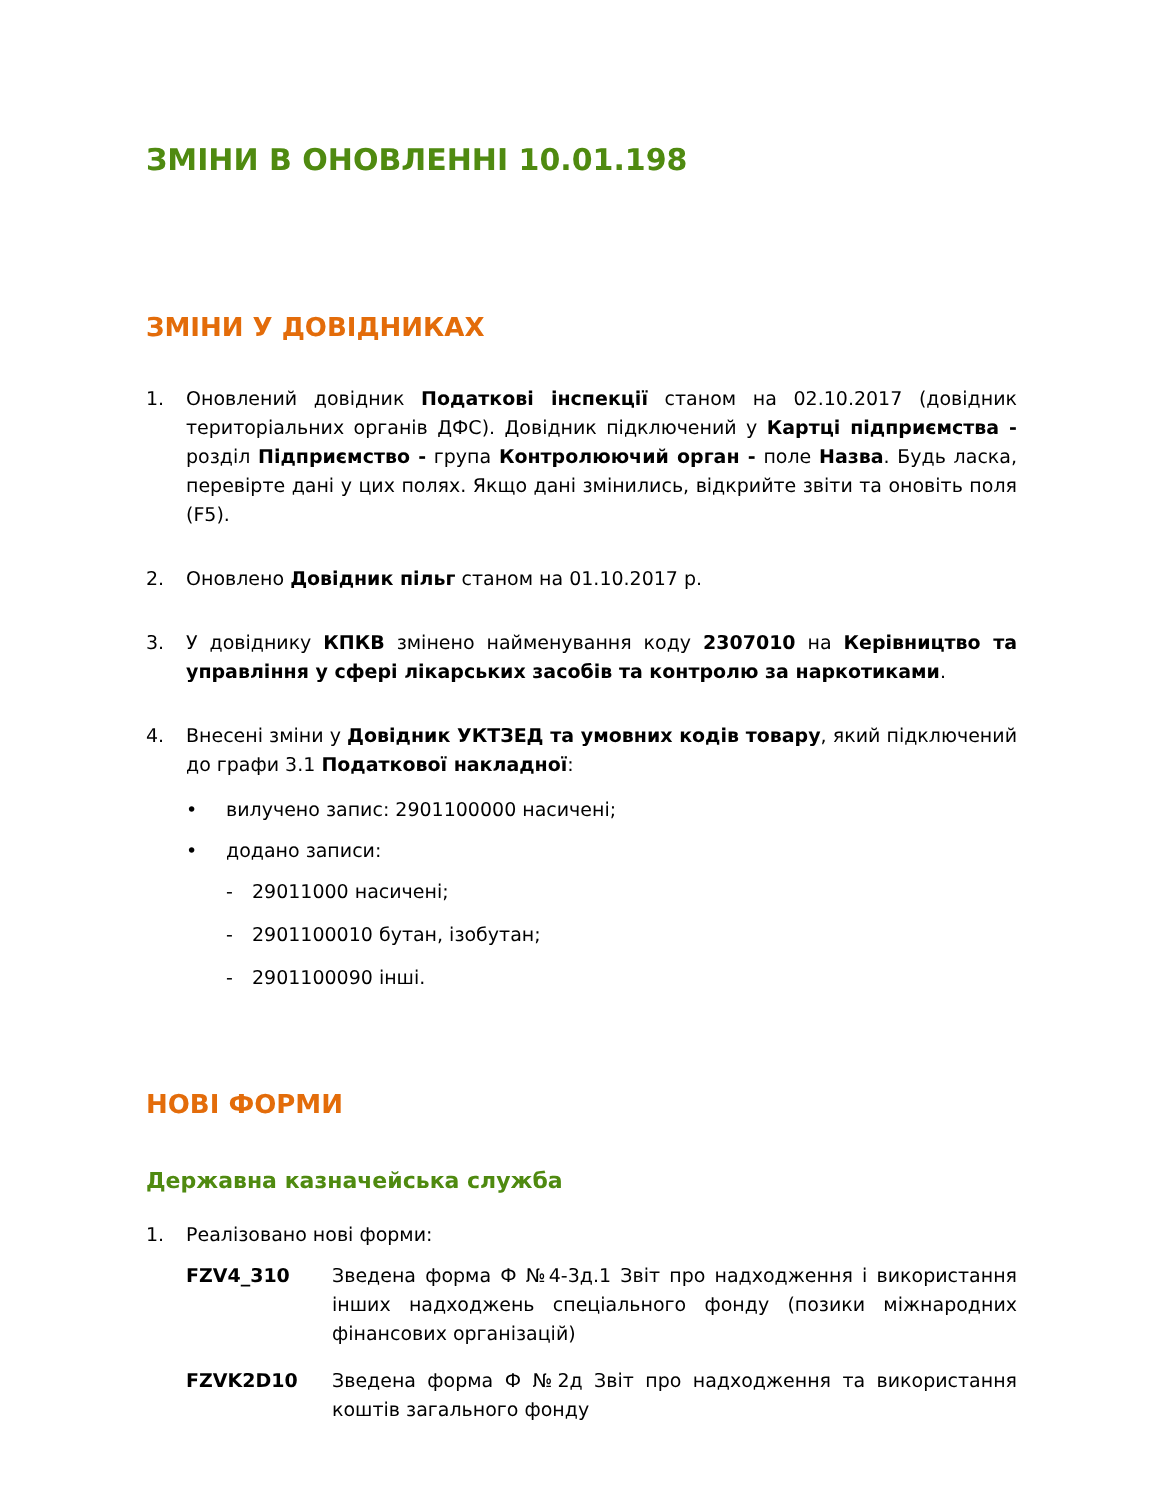ЗМІНИ В ОНОВЛЕННІ 10.01.198
ЗМІНИ У ДОВІДНИКАХ
1. Оновлений довідник Податкові інспекції станом на 02.10.2017 (довідник територіальних органів ДФС). Довідник підключений у Картці підприємства - розділ Підприємство - група Контролюючий орган - поле Назва. Будь ласка, перевірте дані у цих полях. Якщо дані змінились, відкрийте звіти та оновіть поля (F5).
2. Оновлено Довідник пільг станом на 01.10.2017 р.
3. У довіднику КПКВ змінено найменування коду 2307010 на Керівництво та управління у сфері лікарських засобів та контролю за наркотиками.
4. Внесені зміни у Довідник УКТЗЕД та умовних кодів товару, який підключений до графи 3.1 Податкової накладної:
• вилучено запис: 2901100000 насичені;
• додано записи:
- 29011000 насичені;
- 2901100010 бутан, ізобутан;
- 2901100090 інші.
НОВІ ФОРМИ
Державна казначейська служба
1. Реалізовано нові форми:
FZV4_310 Зведена форма Ф №4-3д.1 Звіт про надходження і використання інших надходжень спеціального фонду (позики міжнародних фінансових організацій)
FZVK2D10 Зведена форма Ф №2д Звіт про надходження та використання коштів загального фонду